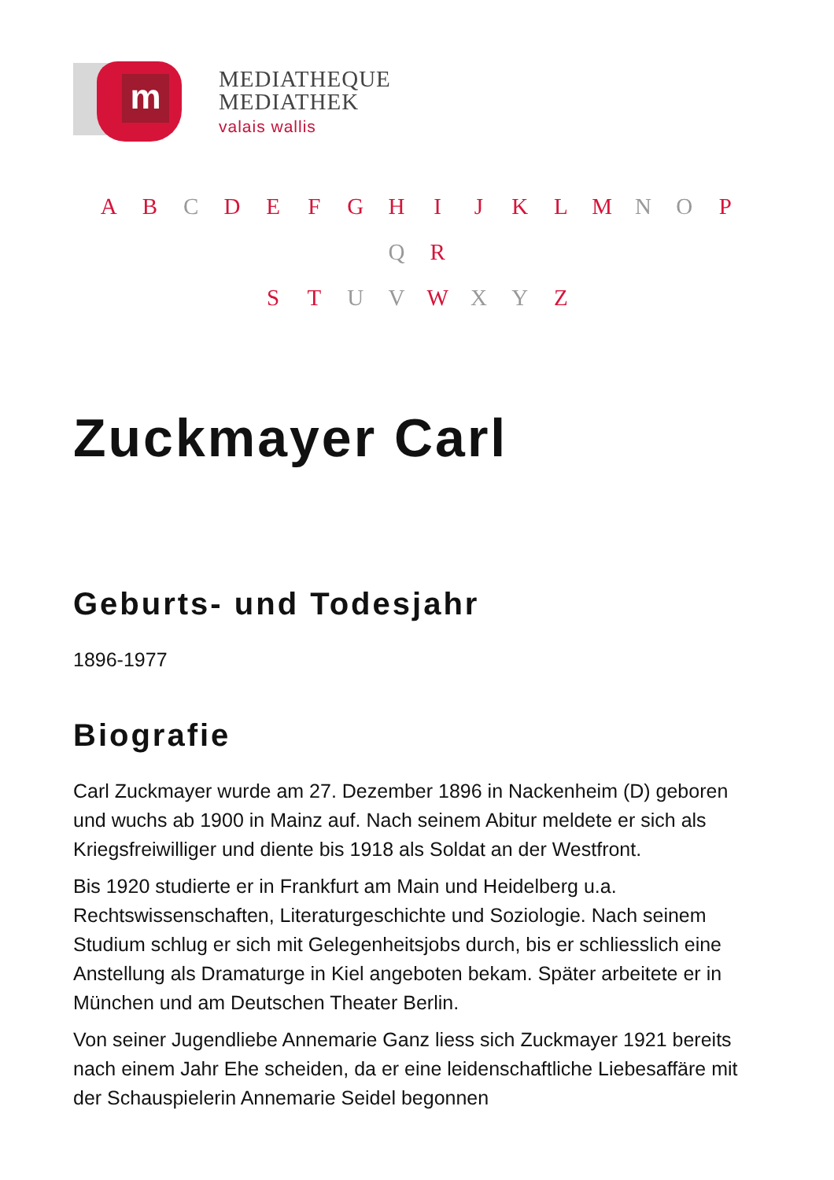m
MEDIATHEQUE
MEDIATHEK
valais wallis
A B C D E F G H I J K L M N O P Q R
S T U V W X Y Z
Zuckmayer Carl
Geburts- und Todesjahr
1896-1977
Biografie
Carl Zuckmayer wurde am 27. Dezember 1896 in Nackenheim (D) geboren und wuchs ab 1900 in Mainz auf. Nach seinem Abitur meldete er sich als Kriegsfreiwilliger und diente bis 1918 als Soldat an der Westfront.
Bis 1920 studierte er in Frankfurt am Main und Heidelberg u.a. Rechtswissenschaften, Literaturgeschichte und Soziologie. Nach seinem Studium schlug er sich mit Gelegenheitsjobs durch, bis er schliesslich eine Anstellung als Dramaturge in Kiel angeboten bekam. Später arbeitete er in München und am Deutschen Theater Berlin.
Von seiner Jugendliebe Annemarie Ganz liess sich Zuckmayer 1921 bereits nach einem Jahr Ehe scheiden, da er eine leidenschaftliche Liebesaffäre mit der Schauspielerin Annemarie Seidel begonnen